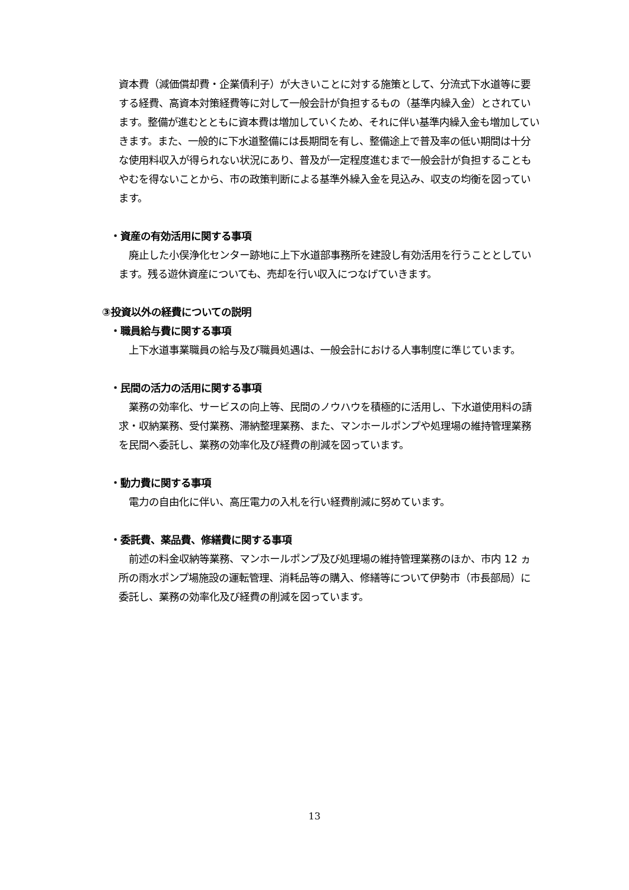資本費（減価償却費・企業債利子）が大きいことに対する施策として、分流式下水道等に要する経費、高資本対策経費等に対して一般会計が負担するもの（基準内繰入金）とされています。整備が進むとともに資本費は増加していくため、それに伴い基準内繰入金も増加していきます。また、一般的に下水道整備には長期間を有し、整備途上で普及率の低い期間は十分な使用料収入が得られない状況にあり、普及が一定程度進むまで一般会計が負担することもやむを得ないことから、市の政策判断による基準外繰入金を見込み、収支の均衡を図っています。
・資産の有効活用に関する事項
　廃止した小俣浄化センター跡地に上下水道部事務所を建設し有効活用を行うこととしています。残る遊休資産についても、売却を行い収入につなげていきます。
③投資以外の経費についての説明
・職員給与費に関する事項
　上下水道事業職員の給与及び職員処遇は、一般会計における人事制度に準じています。
・民間の活力の活用に関する事項
　業務の効率化、サービスの向上等、民間のノウハウを積極的に活用し、下水道使用料の請求・収納業務、受付業務、滞納整理業務、また、マンホールポンプや処理場の維持管理業務を民間へ委託し、業務の効率化及び経費の削減を図っています。
・動力費に関する事項
　電力の自由化に伴い、高圧電力の入札を行い経費削減に努めています。
・委託費、薬品費、修繕費に関する事項
　前述の料金収納等業務、マンホールポンプ及び処理場の維持管理業務のほか、市内 12 ヵ所の雨水ポンプ場施設の運転管理、消耗品等の購入、修繕等について伊勢市（市長部局）に委託し、業務の効率化及び経費の削減を図っています。
13